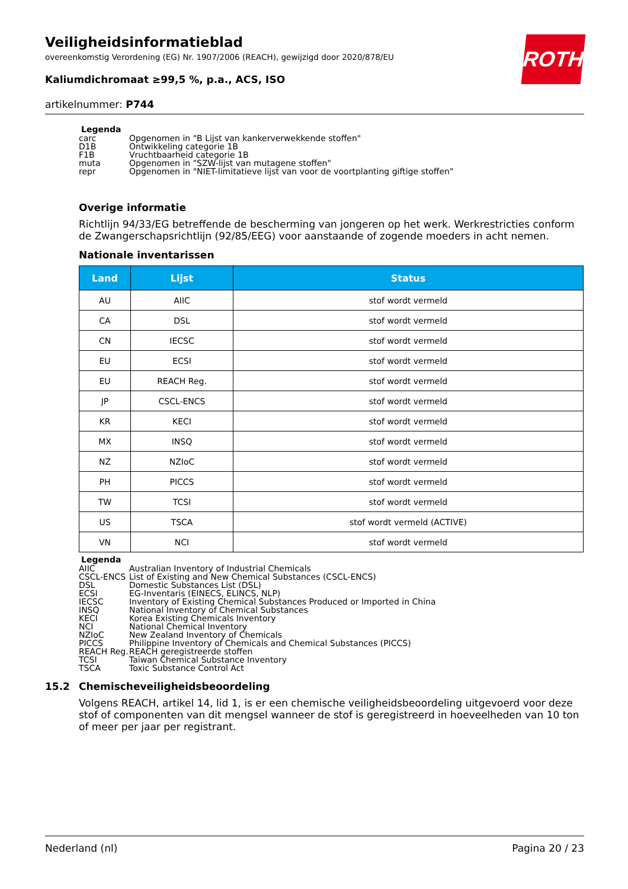Veiligheidsinformatieblad
overeenkomstig Verordening (EG) Nr. 1907/2006 (REACH), gewijzigd door 2020/878/EU
Kaliumdichromaat ≥99,5 %, p.a., ACS, ISO
artikelnummer: P744
ROTH
Legenda
| carc | Opgenomen in "B Lijst van kankerverwekkende stoffen" |
| D1B | Ontwikkeling categorie 1B |
| F1B | Vruchtbaarheid categorie 1B |
| muta | Opgenomen in "SZW-lijst van mutagene stoffen" |
| repr | Opgenomen in "NIET-limitatieve lijst van voor de voortplanting giftige stoffen" |
Overige informatie
Richtlijn 94/33/EG betreffende de bescherming van jongeren op het werk. Werkrestricties conform de Zwangerschapsrichtlijn (92/85/EEG) voor aanstaande of zogende moeders in acht nemen.
Nationale inventarissen
| Land | Lijst | Status |
| --- | --- | --- |
| AU | AIIC | stof wordt vermeld |
| CA | DSL | stof wordt vermeld |
| CN | IECSC | stof wordt vermeld |
| EU | ECSI | stof wordt vermeld |
| EU | REACH Reg. | stof wordt vermeld |
| JP | CSCL-ENCS | stof wordt vermeld |
| KR | KECI | stof wordt vermeld |
| MX | INSQ | stof wordt vermeld |
| NZ | NZIoC | stof wordt vermeld |
| PH | PICCS | stof wordt vermeld |
| TW | TCSI | stof wordt vermeld |
| US | TSCA | stof wordt vermeld (ACTIVE) |
| VN | NCI | stof wordt vermeld |
Legenda
| AIIC | Australian Inventory of Industrial Chemicals |
| CSCL-ENCS | List of Existing and New Chemical Substances (CSCL-ENCS) |
| DSL | Domestic Substances List (DSL) |
| ECSI | EG-Inventaris (EINECS, ELINCS, NLP) |
| IECSC | Inventory of Existing Chemical Substances Produced or Imported in China |
| INSQ | National Inventory of Chemical Substances |
| KECI | Korea Existing Chemicals Inventory |
| NCI | National Chemical Inventory |
| NZIoC | New Zealand Inventory of Chemicals |
| PICCS | Philippine Inventory of Chemicals and Chemical Substances (PICCS) |
| REACH Reg. | REACH geregistreerde stoffen |
| TCSI | Taiwan Chemical Substance Inventory |
| TSCA | Toxic Substance Control Act |
15.2 Chemischeveiligheidsbeoordeling
Volgens REACH, artikel 14, lid 1, is er een chemische veiligheidsbeoordeling uitgevoerd voor deze stof of componenten van dit mengsel wanneer de stof is geregistreerd in hoeveelheden van 10 ton of meer per jaar per registrant.
Nederland (nl) Pagina 20 / 23